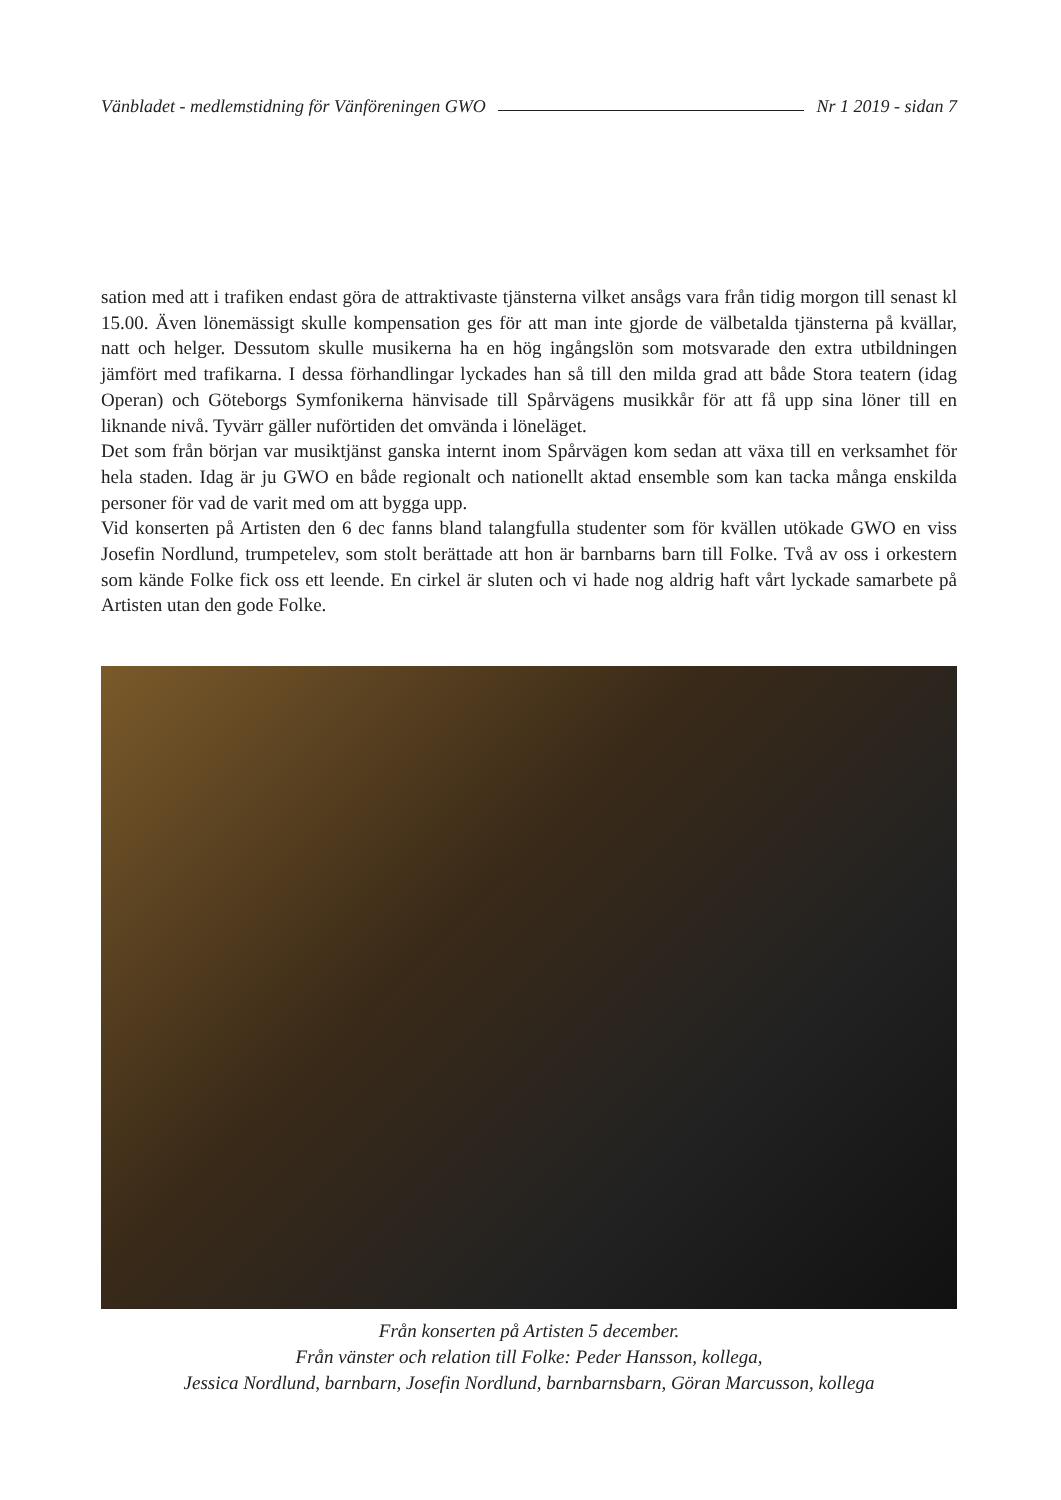Vänbladet - medlemstidning för Vänföreningen GWO Nr 1 2019 - sidan 7
sation med att i trafiken endast göra de attraktivaste tjänsterna vilket ansågs vara från tidig morgon till senast kl 15.00. Även lönemässigt skulle kompensation ges för att man inte gjorde de välbetalda tjänsterna på kvällar, natt och helger. Dessutom skulle musikerna ha en hög ingångslön som motsvarade den extra utbildningen jämfört med trafikarna. I dessa förhandlingar lyckades han så till den milda grad att både Stora teatern (idag Operan) och Göteborgs Symfonikerna hänvisade till Spårvägens musikkår för att få upp sina löner till en liknande nivå. Tyvärr gäller nuförtiden det omvända i löneläget.
Det som från början var musiktjänst ganska internt inom Spårvägen kom sedan att växa till en verksamhet för hela staden. Idag är ju GWO en både regionalt och nationellt aktad ensemble som kan tacka många enskilda personer för vad de varit med om att bygga upp.
Vid konserten på Artisten den 6 dec fanns bland talangfulla studenter som för kvällen utökade GWO en viss Josefin Nordlund, trumpetelev, som stolt berättade att hon är barnbarns barn till Folke. Två av oss i orkestern som kände Folke fick oss ett leende. En cirkel är sluten och vi hade nog aldrig haft vårt lyckade samarbete på Artisten utan den gode Folke.
Från konserten på Artisten 5 december.
Från vänster och relation till Folke: Peder Hansson, kollega,
Jessica Nordlund, barnbarn, Josefin Nordlund, barnbarnsbarn, Göran Marcusson, kollega